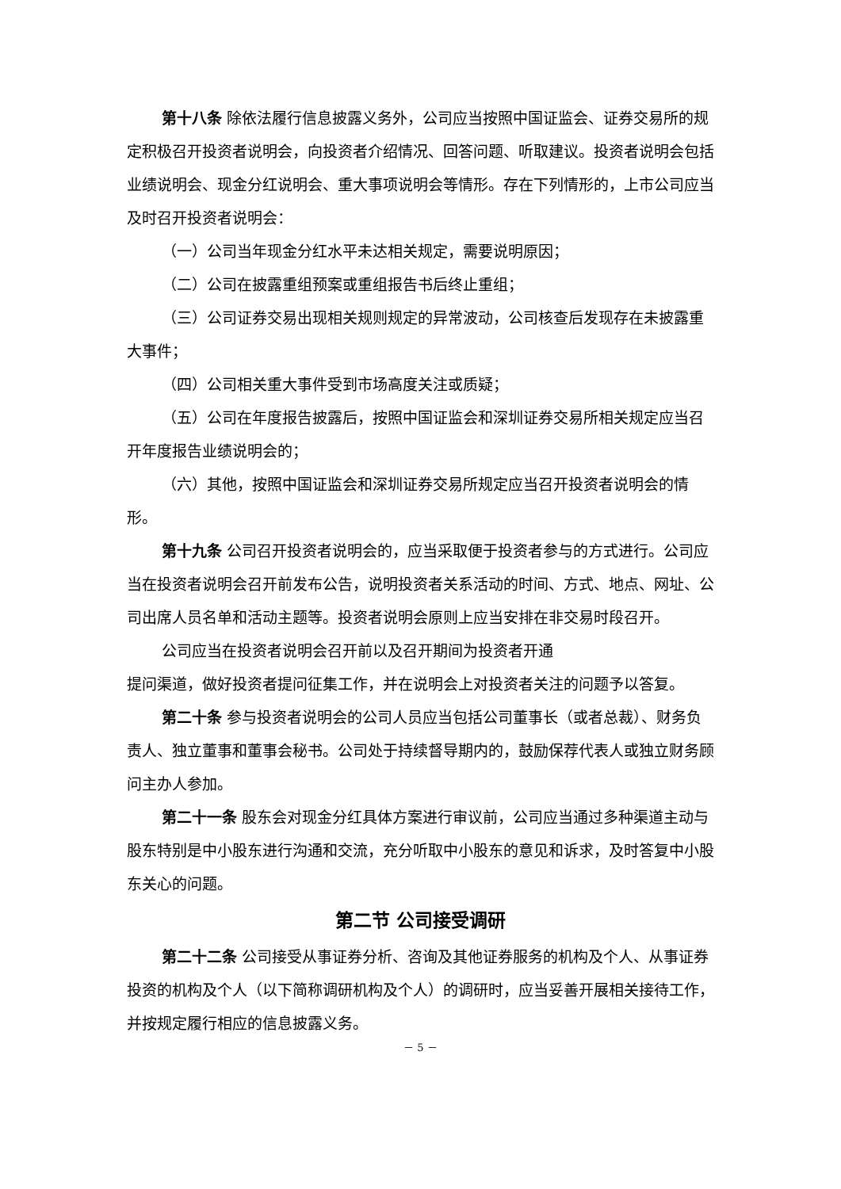第十八条 除依法履行信息披露义务外，公司应当按照中国证监会、证券交易所的规定积极召开投资者说明会，向投资者介绍情况、回答问题、听取建议。投资者说明会包括业绩说明会、现金分红说明会、重大事项说明会等情形。存在下列情形的，上市公司应当及时召开投资者说明会：
（一）公司当年现金分红水平未达相关规定，需要说明原因；
（二）公司在披露重组预案或重组报告书后终止重组；
（三）公司证券交易出现相关规则规定的异常波动，公司核查后发现存在未披露重大事件；
（四）公司相关重大事件受到市场高度关注或质疑；
（五）公司在年度报告披露后，按照中国证监会和深圳证券交易所相关规定应当召开年度报告业绩说明会的；
（六）其他，按照中国证监会和深圳证券交易所规定应当召开投资者说明会的情形。
第十九条 公司召开投资者说明会的，应当采取便于投资者参与的方式进行。公司应当在投资者说明会召开前发布公告，说明投资者关系活动的时间、方式、地点、网址、公司出席人员名单和活动主题等。投资者说明会原则上应当安排在非交易时段召开。
公司应当在投资者说明会召开前以及召开期间为投资者开通
提问渠道，做好投资者提问征集工作，并在说明会上对投资者关注的问题予以答复。
第二十条 参与投资者说明会的公司人员应当包括公司董事长（或者总裁）、财务负责人、独立董事和董事会秘书。公司处于持续督导期内的，鼓励保荐代表人或独立财务顾问主办人参加。
第二十一条 股东会对现金分红具体方案进行审议前，公司应当通过多种渠道主动与股东特别是中小股东进行沟通和交流，充分听取中小股东的意见和诉求，及时答复中小股东关心的问题。
第二节 公司接受调研
第二十二条 公司接受从事证券分析、咨询及其他证券服务的机构及个人、从事证券投资的机构及个人（以下简称调研机构及个人）的调研时，应当妥善开展相关接待工作，并按规定履行相应的信息披露义务。
－ 5 －